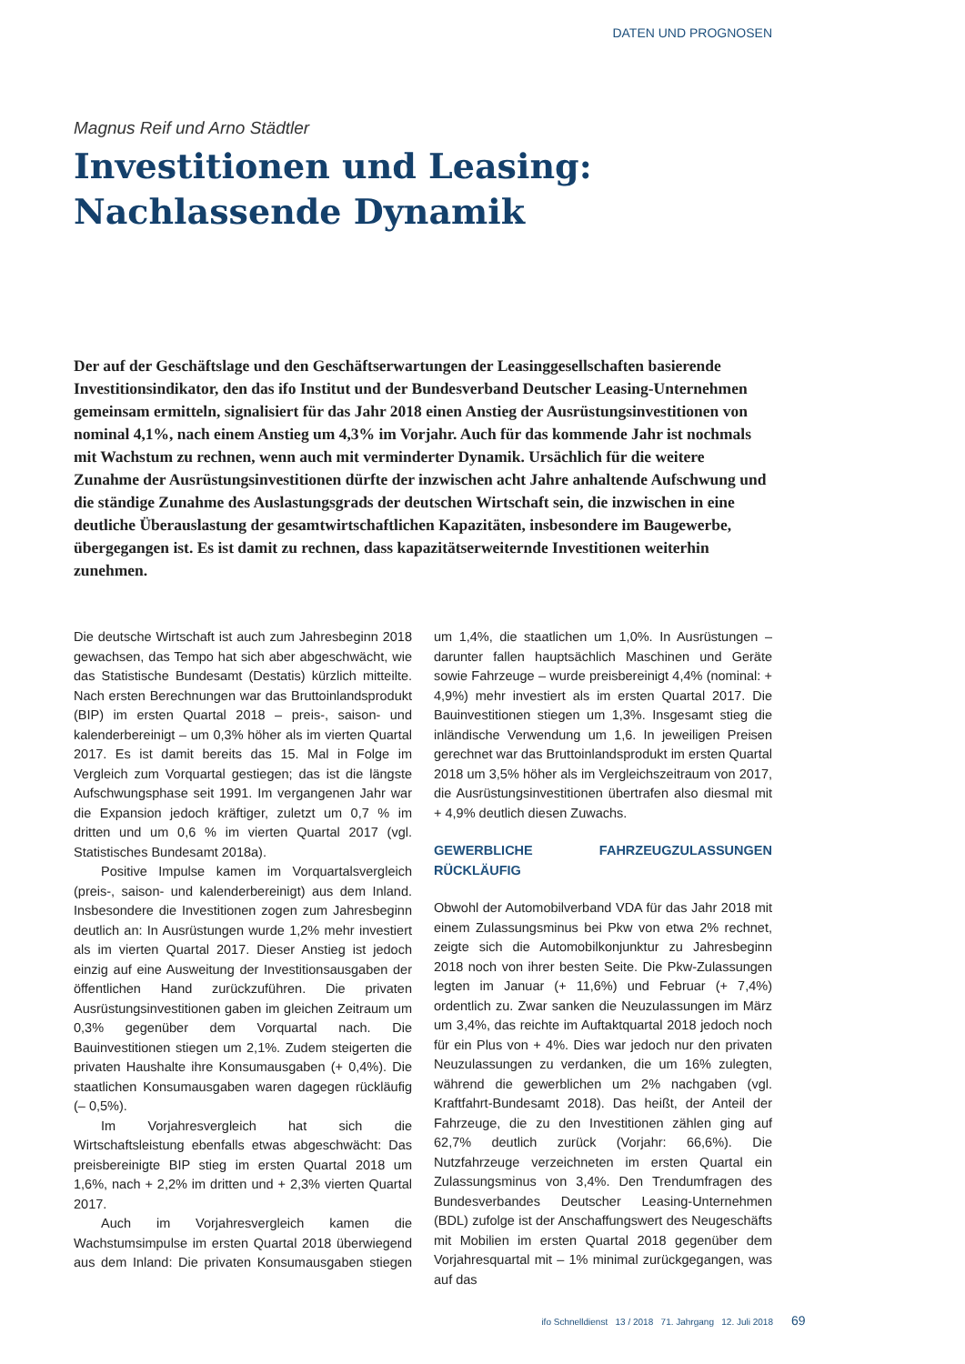DATEN UND PROGNOSEN
Magnus Reif und Arno Städtler
Investitionen und Leasing:
Nachlassende Dynamik
Der auf der Geschäftslage und den Geschäftserwartungen der Leasinggesellschaften basierende Investitionsindikator, den das ifo Institut und der Bundesverband Deutscher Leasing-Unternehmen gemeinsam ermitteln, signalisiert für das Jahr 2018 einen Anstieg der Ausrüstungsinvestitionen von nominal 4,1%, nach einem Anstieg um 4,3% im Vorjahr. Auch für das kommende Jahr ist nochmals mit Wachstum zu rechnen, wenn auch mit verminderter Dynamik. Ursächlich für die weitere Zunahme der Ausrüstungsinvestitionen dürfte der inzwischen acht Jahre anhaltende Aufschwung und die ständige Zunahme des Auslastungsgrads der deutschen Wirtschaft sein, die inzwischen in eine deutliche Überauslastung der gesamtwirtschaftlichen Kapazitäten, insbesondere im Baugewerbe, übergegangen ist. Es ist damit zu rechnen, dass kapazitätserweiternde Investitionen weiterhin zunehmen.
Die deutsche Wirtschaft ist auch zum Jahresbeginn 2018 gewachsen, das Tempo hat sich aber abgeschwächt, wie das Statistische Bundesamt (Destatis) kürzlich mitteilte. Nach ersten Berechnungen war das Bruttoinlandsprodukt (BIP) im ersten Quartal 2018 – preis-, saison- und kalenderbereinigt – um 0,3% höher als im vierten Quartal 2017. Es ist damit bereits das 15. Mal in Folge im Vergleich zum Vorquartal gestiegen; das ist die längste Aufschwungsphase seit 1991. Im vergangenen Jahr war die Expansion jedoch kräftiger, zuletzt um 0,7 % im dritten und um 0,6 % im vierten Quartal 2017 (vgl. Statistisches Bundesamt 2018a).
Positive Impulse kamen im Vorquartalsvergleich (preis-, saison- und kalenderbereinigt) aus dem Inland. Insbesondere die Investitionen zogen zum Jahresbeginn deutlich an: In Ausrüstungen wurde 1,2% mehr investiert als im vierten Quartal 2017. Dieser Anstieg ist jedoch einzig auf eine Ausweitung der Investitionsausgaben der öffentlichen Hand zurückzuführen. Die privaten Ausrüstungsinvestitionen gaben im gleichen Zeitraum um 0,3% gegenüber dem Vorquartal nach. Die Bauinvestitionen stiegen um 2,1%. Zudem steigerten die privaten Haushalte ihre Konsumausgaben (+ 0,4%). Die staatlichen Konsumausgaben waren dagegen rückläufig (– 0,5%).
Im Vorjahresvergleich hat sich die Wirtschaftsleistung ebenfalls etwas abgeschwächt: Das preisbereinigte BIP stieg im ersten Quartal 2018 um 1,6%, nach + 2,2% im dritten und + 2,3% vierten Quartal 2017.
Auch im Vorjahresvergleich kamen die Wachstumsimpulse im ersten Quartal 2018 überwiegend aus dem Inland: Die privaten Konsumausgaben stiegen um 1,4%, die staatlichen um 1,0%. In Ausrüstungen – darunter fallen hauptsächlich Maschinen und Geräte sowie Fahrzeuge – wurde preisbereinigt 4,4% (nominal: + 4,9%) mehr investiert als im ersten Quartal 2017. Die Bauinvestitionen stiegen um 1,3%. Insgesamt stieg die inländische Verwendung um 1,6. In jeweiligen Preisen gerechnet war das Bruttoinlandsprodukt im ersten Quartal 2018 um 3,5% höher als im Vergleichszeitraum von 2017, die Ausrüstungsinvestitionen übertrafen also diesmal mit + 4,9% deutlich diesen Zuwachs.
GEWERBLICHE FAHRZEUGZULASSUNGEN RÜCKLÄUFIG
Obwohl der Automobilverband VDA für das Jahr 2018 mit einem Zulassungsminus bei Pkw von etwa 2% rechnet, zeigte sich die Automobilkonjunktur zu Jahresbeginn 2018 noch von ihrer besten Seite. Die Pkw-Zulassungen legten im Januar (+ 11,6%) und Februar (+ 7,4%) ordentlich zu. Zwar sanken die Neuzulassungen im März um 3,4%, das reichte im Auftaktquartal 2018 jedoch noch für ein Plus von + 4%. Dies war jedoch nur den privaten Neuzulassungen zu verdanken, die um 16% zulegten, während die gewerblichen um 2% nachgaben (vgl. Kraftfahrt-Bundesamt 2018). Das heißt, der Anteil der Fahrzeuge, die zu den Investitionen zählen ging auf 62,7% deutlich zurück (Vorjahr: 66,6%). Die Nutzfahrzeuge verzeichneten im ersten Quartal ein Zulassungsminus von 3,4%. Den Trendumfragen des Bundesverbandes Deutscher Leasing-Unternehmen (BDL) zufolge ist der Anschaffungswert des Neugeschäfts mit Mobilien im ersten Quartal 2018 gegenüber dem Vorjahresquartal mit – 1% minimal zurückgegangen, was auf das
ifo Schnelldienst 13 / 2018 71. Jahrgang 12. Juli 2018
69